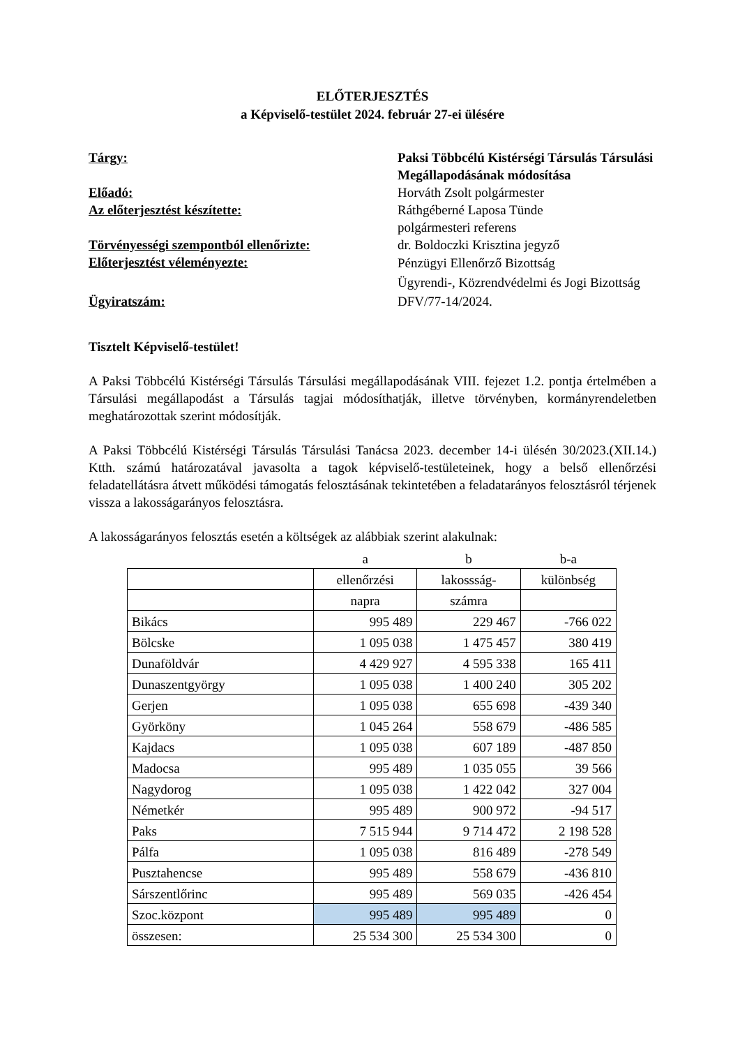ELŐTERJESZTÉS
a Képviselő-testület 2024. február 27-ei ülésére
Tárgy:
Paksi Többcélú Kistérségi Társulás Társulási Megállapodásának módosítása
Előadó:
Horváth Zsolt polgármester
Az előterjesztést készítette:
Ráthgéberné Laposa Tünde
polgármesteri referens
Törvényességi szempontból ellenőrizte:
dr. Boldoczki Krisztina jegyző
Előterjesztést véleményezte:
Pénzügyi Ellenőrző Bizottság
Ügyrendi-, Közrendvédelmi és Jogi Bizottság
Ügyiratszám:
DFV/77-14/2024.
Tisztelt Képviselő-testület!
A Paksi Többcélú Kistérségi Társulás Társulási megállapodásának VIII. fejezet 1.2. pontja értelmében a Társulási megállapodást a Társulás tagjai módosíthatják, illetve törvényben, kormányrendeletben meghatározottak szerint módosítják.
A Paksi Többcélú Kistérségi Társulás Társulási Tanácsa 2023. december 14-i ülésén 30/2023.(XII.14.) Ktth. számú határozatával javasolta a tagok képviselő-testületeinek, hogy a belső ellenőrzési feladatellátásra átvett működési támogatás felosztásának tekintetében a feladatarányos felosztásról térjenek vissza a lakosságarányos felosztásra.
A lakosságarányos felosztás esetén a költségek az alábbiak szerint alakulnak:
| | a | b | b-a |
| | ellenőrzési | lakossság- | különbség |
| | napra | számra | |
| Bikács | 995 489 | 229 467 | -766 022 |
| Bölcske | 1 095 038 | 1 475 457 | 380 419 |
| Dunaföldvár | 4 429 927 | 4 595 338 | 165 411 |
| Dunaszentgyörgy | 1 095 038 | 1 400 240 | 305 202 |
| Gerjen | 1 095 038 | 655 698 | -439 340 |
| Györköny | 1 045 264 | 558 679 | -486 585 |
| Kajdacs | 1 095 038 | 607 189 | -487 850 |
| Madocsa | 995 489 | 1 035 055 | 39 566 |
| Nagydorog | 1 095 038 | 1 422 042 | 327 004 |
| Németkér | 995 489 | 900 972 | -94 517 |
| Paks | 7 515 944 | 9 714 472 | 2 198 528 |
| Pálfa | 1 095 038 | 816 489 | -278 549 |
| Pusztahencse | 995 489 | 558 679 | -436 810 |
| Sárszentlőrinc | 995 489 | 569 035 | -426 454 |
| Szoc.központ | 995 489 | 995 489 | 0 |
| összesen: | 25 534 300 | 25 534 300 | 0 |